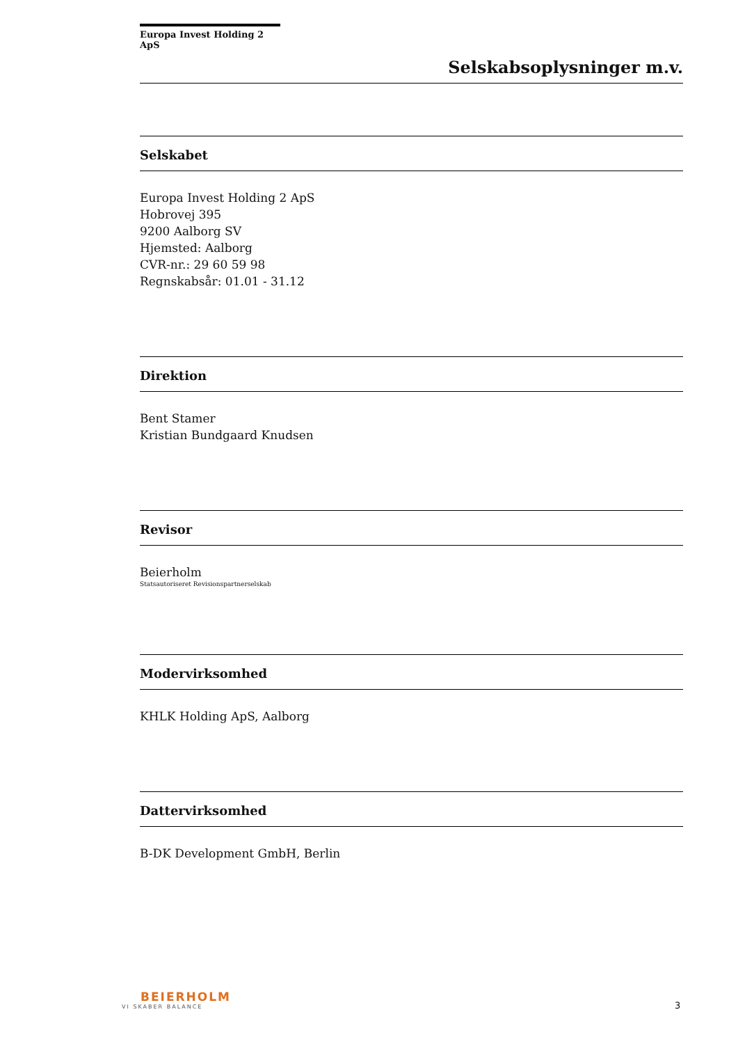Europa Invest Holding 2 ApS
Selskabsoplysninger m.v.
Selskabet
Europa Invest Holding 2 ApS
Hobrovej 395
9200 Aalborg SV
Hjemsted: Aalborg
CVR-nr.: 29 60 59 98
Regnskabsår: 01.01 - 31.12
Direktion
Bent Stamer
Kristian Bundgaard Knudsen
Revisor
Beierholm
Statsautoriseret Revisionspartnerselskab
Modervirksomhed
KHLK Holding ApS, Aalborg
Dattervirksomhed
B-DK Development GmbH, Berlin
BEIERHOLM
VI SKABER BALANCE
3